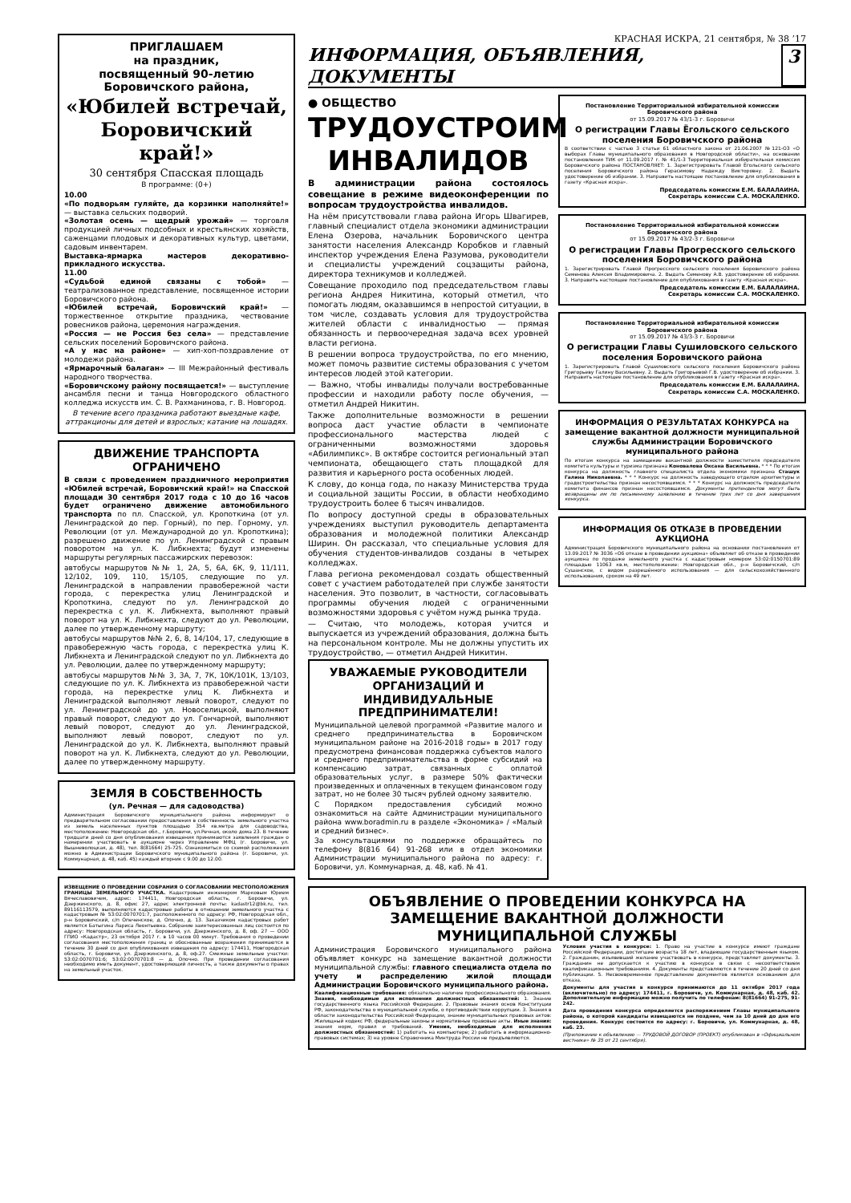ПРИГЛАШАЕМ
на праздник,
посвященный 90-летию
Боровичского района,
«Юбилей встречай, Боровичский край!»
30 сентября Спасская площадь
В программе: (0+)
10.00
«По подворьям гуляйте, да корзинки наполняйте!» — выставка сельских подворий.
«Золотая осень — щедрый урожай» — торговля продукцией личных подсобных и крестьянских хозяйств, саженцами плодовых и декоративных культур, цветами, садовым инвентарем.
Выставка-ярмарка мастеров декоративно-прикладного искусства.
11.00
«Судьбой единой связаны с тобой» — театрализованное представление, посвященное истории Боровичского района.
«Юбилей встречай, Боровичский край!» — торжественное открытие праздника, чествование ровесников района, церемония награждения.
«Россия — не Россия без села» — представление сельских поселений Боровичского района.
«А у нас на районе» — хип-хоп-поздравление от молодежи района.
«Ярмарочный балаган» — III Межрайонный фестиваль народного творчества.
«Боровичскому району посвящается!» — выступление ансамбля песни и танца Новгородского областного колледжа искусств им. С. В. Рахманинова, г. В. Новгород.
В течение всего праздника работают выездные кафе, аттракционы для детей и взрослых; катание на лошадях.
ДВИЖЕНИЕ ТРАНСПОРТА ОГРАНИЧЕНО
В связи с проведением праздничного мероприятия «Юбилей встречай, Боровичский край!» на Спасской площади 30 сентября 2017 года с 10 до 16 часов будет ограничено движение автомобильного транспорта по пл. Спасской, ул. Кропоткина (от ул. Ленинградской до пер. Горный), по пер. Горному, ул. Революции (от ул. Международной до ул. Кропоткина); разрешено движение по ул. Ленинградской с правым поворотом на ул. К. Либкнехта; будут изменены маршруты регулярных пассажирских перевозок:
автобусы маршрутов №№ 1, 2А, 5, 6А, 6К, 9, 11/111, 12/102, 109, 110, 15/105, следующие по ул. Ленинградской в направлении правобережной части города, с перекрестка улиц Ленинградской и Кропоткина, следуют по ул. Ленинградской до перекрестка с ул. К. Либкнехта, выполняют правый поворот на ул. К. Либкнехта, следуют до ул. Революции, далее по утвержденному маршруту;
автобусы маршрутов №№ 2, 6, 8, 14/104, 17, следующие в правобережную часть города, с перекрестка улиц К. Либкнехта и Ленинградской следуют по ул. Либкнехта до ул. Революции, далее по утвержденному маршруту;
автобусы маршрутов №№ 3, 3А, 7, 7К, 10К/101К, 13/103, следующие по ул. К. Либкнехта из правобережной части города, на перекрестке улиц К. Либкнехта и Ленинградской выполняют левый поворот, следуют по ул. Ленинградской до ул. Новоселицкой, выполняют правый поворот, следуют до ул. Гончарной, выполняют левый поворот, следуют до ул. Ленинградской, выполняют левый поворот, следуют по ул. Ленинградской до ул. К. Либкнехта, выполняют правый поворот на ул. К. Либкнехта, следуют до ул. Революции, далее по утвержденному маршруту.
ЗЕМЛЯ В СОБСТВЕННОСТЬ
(ул. Речная — для садоводства)
Администрация Боровичского муниципального района информирует о предварительном согласовании предоставления в собственность земельного участка из земель населенных пунктов площадью 354 кв.метра для садоводства, местоположение: Новгородская обл., г.Боровичи, ул.Речная, около дома 23. В течение тридцати дней со дня опубликования извещения принимаются заявления граждан о намерении участвовать в аукционе через Управление МФЦ (г. Боровичи, ул. Вышневолоцкая, д. 48), тел. 8(81664) 25-725. Ознакомиться со схемой расположения можно в Администрации Боровичского муниципального района (г. Боровичи, ул. Коммунарная, д. 48, каб. 45) каждый вторник с 9.00 до 12.00.
ИЗВЕЩЕНИЕ О ПРОВЕДЕНИИ СОБРАНИЯ О СОГЛАСОВАНИИ МЕСТОПОЛОЖЕНИЯ ГРАНИЦЫ ЗЕМЕЛЬНОГО УЧАСТКА. Кадастровым инженером Марковым Юрием Вячеславовичем, адрес: 174411, Новгородская область, г. Боровичи, ул. Дзержинского, д. 8, офис 27, адрес электронной почты: kadastr12@bk.ru, тел. 89116113579, выполняются кадастровые работы в отношении земельного участка с кадастровым № 53:02:0070701:7, расположенного по адресу: РФ, Новгородская обл., р-н Боровичский, с/п Опеченское, д. Опочно, д. 13. Заказчиком кадастровых работ является Батыгина Лариса Леонтьевна. Собрание заинтересованных лиц состоится по адресу: Новгородская область, г. Боровичи, ул. Дзержинского, д. 8, оф. 27 — ООО ГПИО «Кадастр», 23 октября 2017 г. в 10 часов 00 минут. Требования о проведении согласования местоположения границ и обоснованные возражения принимаются в течение 30 дней со дня опубликования извещения по адресу: 174411, Новгородская область, г. Боровичи, ул. Дзержинского, д. 8, оф.27. Смежные земельные участки: 53:02:0070701:6; 53:02:0070701:8 — д. Опочно. При проведении согласования необходимо иметь документ, удостоверяющий личность, а также документы о правах на земельный участок.
КРАСНАЯ ИСКРА, 21 сентября, № 38 ’17
ИНФОРМАЦИЯ, ОБЪЯВЛЕНИЯ, ДОКУМЕНТЫ 3
● ОБЩЕСТВО
ТРУДОУСТРОИМ ИНВАЛИДОВ
В администрации района состоялось совещание в режиме видеоконференции по вопросам трудоустройства инвалидов.
На нём присутствовали глава района Игорь Швагирев, главный специалист отдела экономики администрации Елена Озерова, начальник Боровичского центра занятости населения Александр Коробков и главный инспектор учреждения Елена Разумова, руководители и специалисты учреждений соцзащиты района, директора техникумов и колледжей.
Совещание проходило под председательством главы региона Андрея Никитина, который отметил, что помогать людям, оказавшимся в непростой ситуации, в том числе, создавать условия для трудоустройства жителей области с инвалидностью — прямая обязанность и первоочередная задача всех уровней власти региона.
В решении вопроса трудоустройства, по его мнению, может помочь развитие системы образования с учетом интересов людей этой категории.
— Важно, чтобы инвалиды получали востребованные профессии и находили работу после обучения, — отметил Андрей Никитин.
Также дополнительные возможности в решении вопроса даст участие области в чемпионате профессионального мастерства людей с ограниченными возможностями здоровья «Абилимпикс». В октябре состоится региональный этап чемпионата, обещающего стать площадкой для развития и карьерного роста особенных людей.
К слову, до конца года, по наказу Министерства труда и социальной защиты России, в области необходимо трудоустроить более 6 тысяч инвалидов.
По вопросу доступной среды в образовательных учреждениях выступил руководитель департамента образования и молодежной политики Александр Ширин. Он рассказал, что специальные условия для обучения студентов-инвалидов созданы в четырех колледжах.
Глава региона рекомендовал создать общественный совет с участием работодателей при службе занятости населения. Это позволит, в частности, согласовывать программы обучения людей с ограниченными возможностями здоровья с учётом нужд рынка труда.
— Считаю, что молодежь, которая учится и выпускается из учреждений образования, должна быть на персональном контроле. Мы не должны упустить их трудоустройство, — отметил Андрей Никитин.
УВАЖАЕМЫЕ РУКОВОДИТЕЛИ ОРГАНИЗАЦИЙ И ИНДИВИДУАЛЬНЫЕ ПРЕДПРИНИМАТЕЛИ!
Муниципальной целевой программой «Развитие малого и среднего предпринимательства в Боровичском муниципальном районе на 2016-2018 годы» в 2017 году предусмотрена финансовая поддержка субъектов малого и среднего предпринимательства в форме субсидий на компенсацию затрат, связанных с оплатой образовательных услуг, в размере 50% фактически произведенных и оплаченных в текущем финансовом году затрат, но не более 30 тысяч рублей одному заявителю.
С Порядком предоставления субсидий можно ознакомиться на сайте Администрации муниципального района www.boradmin.ru в разделе «Экономика» / «Малый и средний бизнес».
За консультациями по поддержке обращайтесь по телефону 8(816 64) 91-268 или в отдел экономики Администрации муниципального района по адресу: г. Боровичи, ул. Коммунарная, д. 48, каб. № 41.
Постановление Территориальной избирательной комиссии Боровичского района
от 15.09.2017 № 43/1-3 г. Боровичи
О регистрации Главы Ёгольского сельского поселения Боровичского района
В соответствии с частью 3 статьи 61 областного закона от 21.06.2007 №121-ОЗ «О выборах Главы муниципального образования в Новгородской области», на основании постановления ТИК от 11.09.2017 г. № 41/1-3 Территориальная избирательная комиссия Боровичского района ПОСТАНОВЛЯЕТ: 1. Зарегистрировать Главой Ёгольского сельского поселения Боровичского района Герасимову Надежду Викторовну. 2. Выдать удостоверение об избрании. 3. Направить настоящее постановление для опубликования в газету «Красная искра».
Председатель комиссии Е.М. БАЛАЛАИНА.
Секретарь комиссии С.А. МОСКАЛЕНКО.
Постановление Территориальной избирательной комиссии Боровичского района
от 15.09.2017 № 43/2-3 г. Боровичи
О регистрации Главы Прогресского сельского поселения Боровичского района
1. Зарегистрировать Главой Прогресского сельского поселения Боровичского района Семенова Алексея Владимировича. 2. Выдать Семенову А.В. удостоверение об избрании. 3. Направить настоящее постановление для опубликования в газету «Красная искра».
Председатель комиссии Е.М. БАЛАЛАИНА.
Секретарь комиссии С.А. МОСКАЛЕНКО.
Постановление Территориальной избирательной комиссии Боровичского района
от 15.09.2017 № 43/3-3 г. Боровичи
О регистрации Главы Сушиловского сельского поселения Боровичского района
1. Зарегистрировать Главой Сушиловского сельского поселения Боровичского района Григорьеву Галину Васильевну. 2. Выдать Григорьевой Г.В. удостоверение об избрании. 3. Направить настоящее постановление для опубликования в газету «Красная искра».
Председатель комиссии Е.М. БАЛАЛАИНА.
Секретарь комиссии С.А. МОСКАЛЕНКО.
ИНФОРМАЦИЯ О РЕЗУЛЬТАТАХ КОНКУРСА на замещение вакантной должности муниципальной службы Администрации Боровичского муниципального района
По итогам конкурса на замещение вакантной должности заместителя председателя комитета культуры и туризма признана Коновалова Оксана Васильевна. * * * По итогам конкурса на должность главного специалиста отдела экономики признана Сташук Галина Николаевна. * * * Конкурс на должность заведующего отделом архитектуры и градостроительства признан несостоявшимся. * * * Конкурс на должность председателя комитета финансов признан несостоявшимся. Документы претендентов могут быть возвращены им по письменному заявлению в течение трех лет со дня завершения конкурса.
ИНФОРМАЦИЯ ОБ ОТКАЗЕ В ПРОВЕДЕНИИ АУКЦИОНА
Администрация Боровичского муниципального района на основании постановления от 13.09.2017 № 3036 «Об отказе в проведении аукциона» объявляет об отказе в проведении аукциона по продаже земельного участка с кадастровым номером 53:02:0150701:89 площадью 11063 кв.м, местоположение: Новгородская обл., р-н Боровичский, с/п Сушанское, с видом разрешённого использования — для сельскохозяйственного использования, сроком на 49 лет.
ОБЪЯВЛЕНИЕ О ПРОВЕДЕНИИ КОНКУРСА НА ЗАМЕЩЕНИЕ ВАКАНТНОЙ ДОЛЖНОСТИ МУНИЦИПАЛЬНОЙ СЛУЖБЫ
Администрация Боровичского муниципального района объявляет конкурс на замещение вакантной должности муниципальной службы: главного специалиста отдела по учету и распределению жилой площади Администрации Боровичского муниципального района.
Квалификационные требования: обязательно наличие профессионального образования. Знания, необходимые для исполнения должностных обязанностей: 1. Знание государственного языка Российской Федерации. 2. Правовые знания основ Конституции РФ, законодательства о муниципальной службе, о противодействии коррупции. 3. Знания в области законодательства Российской Федерации, знание муниципальных правовых актов: Жилищный кодекс РФ, федеральные законы и нормативные правовые акты. Иные знания: знания норм, правил и требований. Умения, необходимые для исполнения должностных обязанностей: 1) работать на компьютере; 2) работать в информационно-правовых системах; 3) на уровне Справочника Минтруда России не предъявляются.
Условия участия в конкурсе: 1. Право на участие в конкурсе имеют граждане Российской Федерации, достигшие возраста 18 лет, владеющие государственным языком. 2. Гражданин, изъявивший желание участвовать в конкурсе, представляет документы. 3. Гражданин не допускается к участию в конкурсе в связи с несоответствием квалификационным требованиям. 4. Документы представляются в течение 20 дней со дня публикации. 5. Несвоевременное представление документов является основанием для отказа.
Документы для участия в конкурсе принимаются до 11 октября 2017 года (включительно) по адресу: 174411, г. Боровичи, ул. Коммунарная, д. 48, каб. 42. Дополнительную информацию можно получить по телефонам: 8(81664) 91-275, 91-242.
Дата проведения конкурса определяется распоряжением Главы муниципального района, о которой кандидаты извещаются не позднее, чем за 10 дней до дня его проведения. Конкурс состоится по адресу: г. Боровичи, ул. Коммунарная, д. 48, каб. 23.
(Приложение к объявлению — ТРУДОВОЙ ДОГОВОР (ПРОЕКТ) опубликован в «Официальном вестнике» № 35 от 21 сентября).